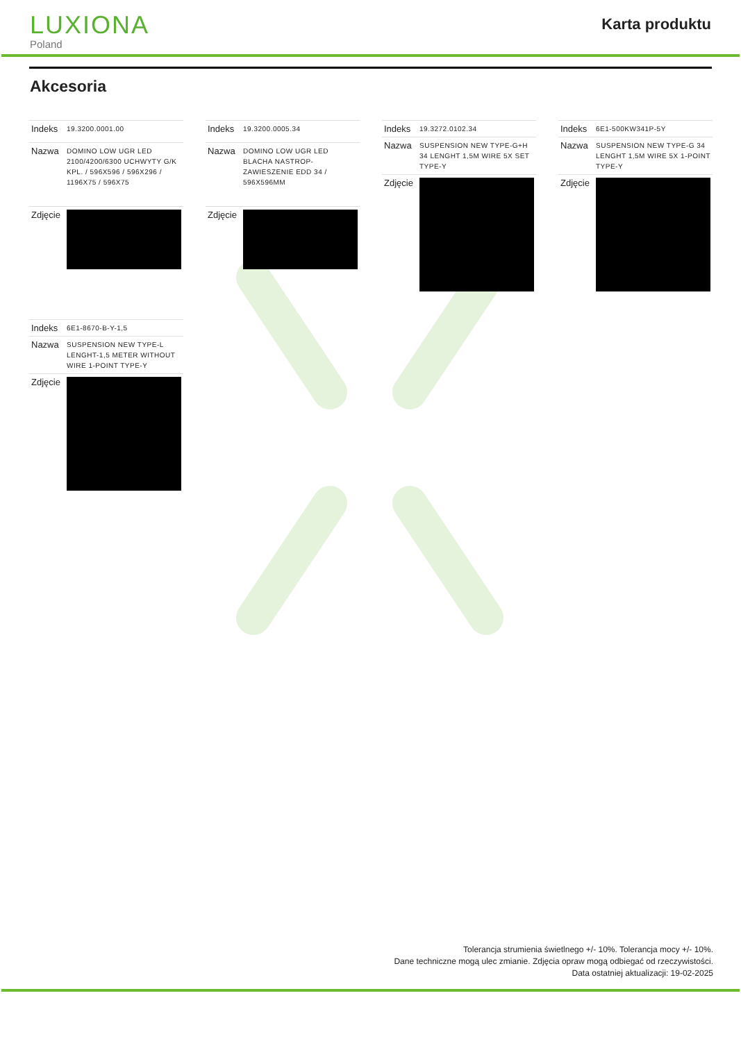LUXIONA
Poland
Karta produktu
Akcesoria
| Indeks | 19.3200.0001.00 |
| Nazwa | DOMINO LOW UGR LED 2100/4200/6300 UCHWYTY G/K KPL. / 596X596 / 596X296 / 1196X75 / 596X75 |
| Zdjęcie | |
| Indeks | 19.3200.0005.34 |
| Nazwa | DOMINO LOW UGR LED BLACHA NASTROP-ZAWIESZENIE EDD 34 / 596X596MM |
| Zdjęcie | |
| Indeks | 19.3272.0102.34 |
| Nazwa | SUSPENSION NEW TYPE-G+H 34 LENGHT 1,5M WIRE 5X SET TYPE-Y |
| Zdjęcie | |
| Indeks | 6E1-500KW341P-5Y |
| Nazwa | SUSPENSION NEW TYPE-G 34 LENGHT 1,5M WIRE 5X 1-POINT TYPE-Y |
| Zdjęcie | |
| Indeks | 6E1-8670-B-Y-1,5 |
| Nazwa | SUSPENSION NEW TYPE-L LENGHT-1,5 METER WITHOUT WIRE 1-POINT TYPE-Y |
| Zdjęcie | |
Tolerancja strumienia świetlnego +/- 10%. Tolerancja mocy +/- 10%.
Dane techniczne mogą ulec zmianie. Zdjęcia opraw mogą odbiegać od rzeczywistości.
Data ostatniej aktualizacji: 19-02-2025